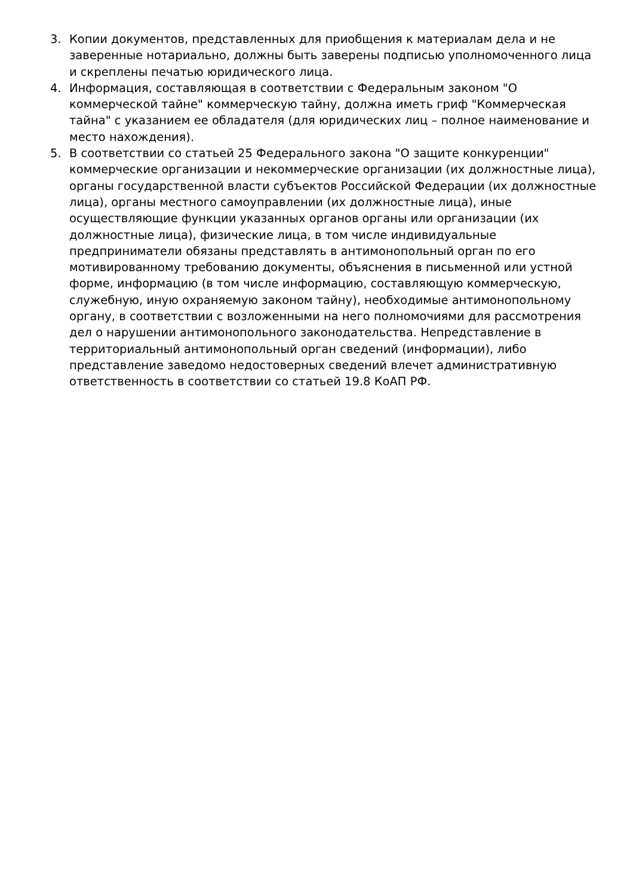3. Копии документов, представленных для приобщения к материалам дела и не заверенные нотариально, должны быть заверены подписью уполномоченного лица и скреплены печатью юридического лица.
4. Информация, составляющая в соответствии с Федеральным законом "О коммерческой тайне" коммерческую тайну, должна иметь гриф "Коммерческая тайна" с указанием ее обладателя (для юридических лиц – полное наименование и место нахождения).
5. В соответствии со статьей 25 Федерального закона "О защите конкуренции" коммерческие организации и некоммерческие организации (их должностные лица), органы государственной власти субъектов Российской Федерации (их должностные лица), органы местного самоуправлении (их должностные лица), иные осуществляющие функции указанных органов органы или организации (их должностные лица), физические лица, в том числе индивидуальные предприниматели обязаны представлять в антимонопольный орган по его мотивированному требованию документы, объяснения в письменной или устной форме, информацию (в том числе информацию, составляющую коммерческую, служебную, иную охраняемую законом тайну), необходимые антимонопольному органу, в соответствии с возложенными на него полномочиями для рассмотрения дел о нарушении антимонопольного законодательства. Непредставление в территориальный антимонопольный орган сведений (информации), либо представление заведомо недостоверных сведений влечет административную ответственность в соответствии со статьей 19.8 КоАП РФ.